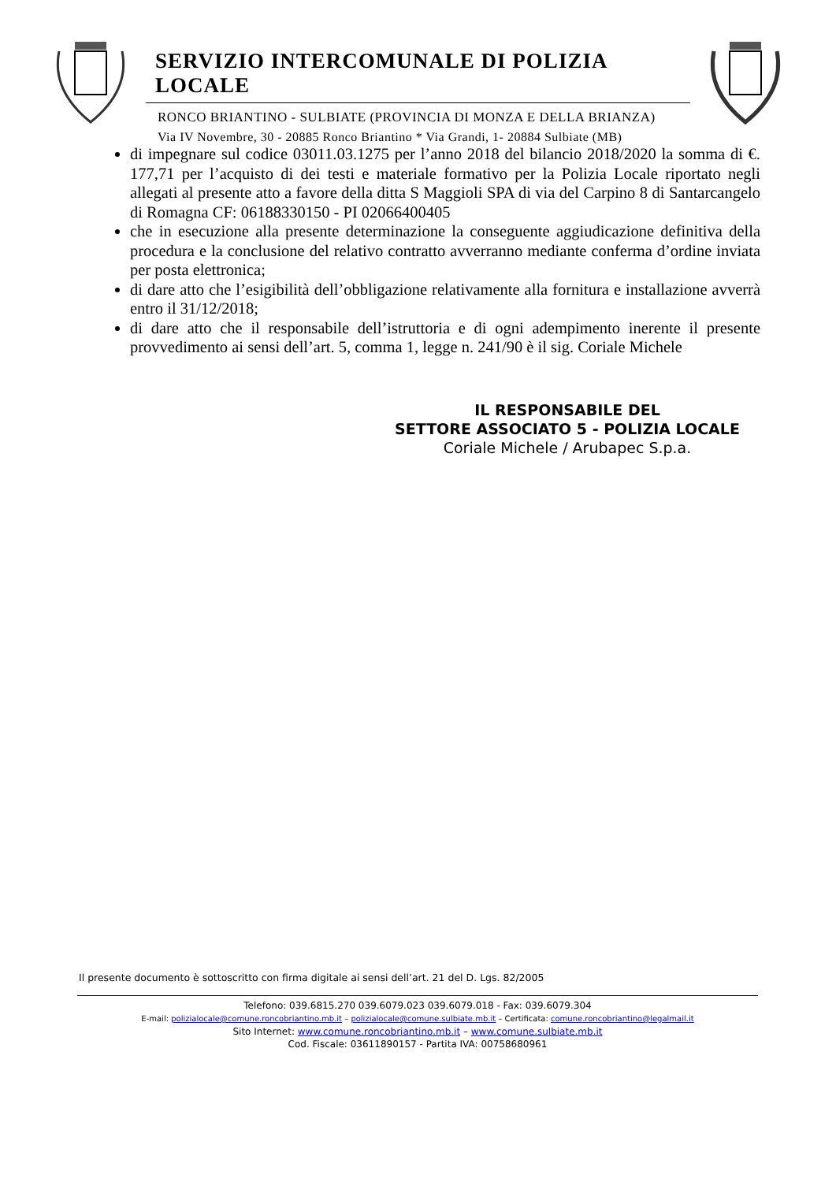SERVIZIO INTERCOMUNALE DI POLIZIA LOCALE
RONCO BRIANTINO - SULBIATE (PROVINCIA DI MONZA E DELLA BRIANZA)
Via IV Novembre, 30 - 20885 Ronco Briantino * Via Grandi, 1- 20884 Sulbiate (MB)
di impegnare sul codice 03011.03.1275 per l’anno 2018 del bilancio 2018/2020 la somma di €. 177,71 per l’acquisto di dei testi e materiale formativo per la Polizia Locale riportato negli allegati al presente atto a favore della ditta S Maggioli SPA di via del Carpino 8 di Santarcangelo di Romagna CF: 06188330150 - PI 02066400405
che in esecuzione alla presente determinazione la conseguente aggiudicazione definitiva della procedura e la conclusione del relativo contratto avverranno mediante conferma d’ordine inviata per posta elettronica;
di dare atto che l’esigibilità dell’obbligazione relativamente alla fornitura e installazione avverrà entro il 31/12/2018;
di dare atto che il responsabile dell’istruttoria e di ogni adempimento inerente il presente provvedimento ai sensi dell’art. 5, comma 1, legge n. 241/90 è il sig. Coriale Michele
IL RESPONSABILE DEL
SETTORE ASSOCIATO 5 - POLIZIA LOCALE
Coriale Michele / Arubapec S.p.a.
Il presente documento è sottoscritto con firma digitale ai sensi dell’art. 21 del D. Lgs. 82/2005
Telefono: 039.6815.270 039.6079.023 039.6079.018 - Fax: 039.6079.304
E-mail: polizialocale@comune.roncobriantino.mb.it – polizialocale@comune.sulbiate.mb.it – Certificata: comune.roncobriantino@legalmail.it
Sito Internet: www.comune.roncobriantino.mb.it – www.comune.sulbiate.mb.it
Cod. Fiscale: 03611890157 - Partita IVA: 00758680961